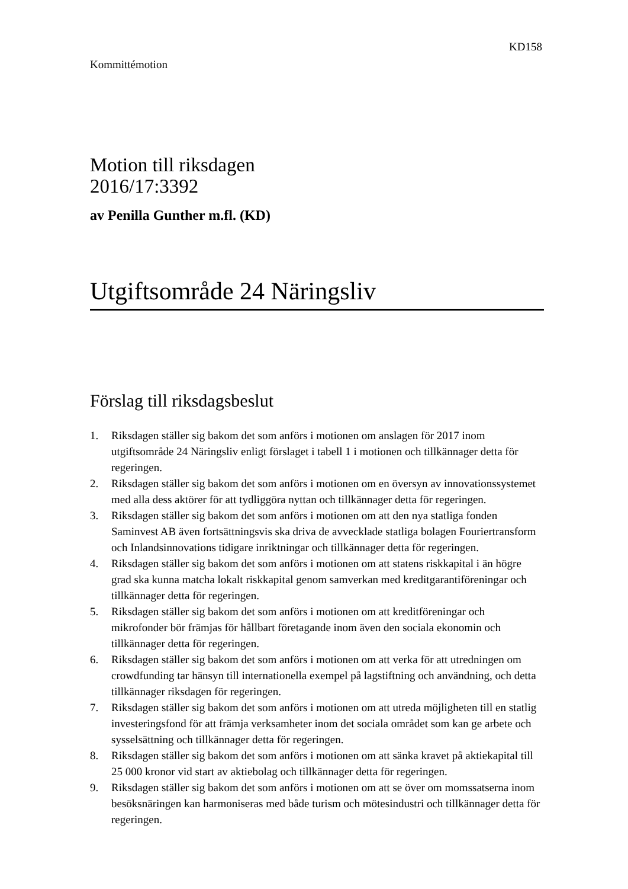KD158
Kommittémotion
Motion till riksdagen
2016/17:3392
av Penilla Gunther m.fl. (KD)
Utgiftsområde 24 Näringsliv
Förslag till riksdagsbeslut
1. Riksdagen ställer sig bakom det som anförs i motionen om anslagen för 2017 inom utgiftsområde 24 Näringsliv enligt förslaget i tabell 1 i motionen och tillkännager detta för regeringen.
2. Riksdagen ställer sig bakom det som anförs i motionen om en översyn av innovationssystemet med alla dess aktörer för att tydliggöra nyttan och tillkännager detta för regeringen.
3. Riksdagen ställer sig bakom det som anförs i motionen om att den nya statliga fonden Saminvest AB även fortsättningsvis ska driva de avvecklade statliga bolagen Fouriertransform och Inlandsinnovations tidigare inriktningar och tillkännager detta för regeringen.
4. Riksdagen ställer sig bakom det som anförs i motionen om att statens riskkapital i än högre grad ska kunna matcha lokalt riskkapital genom samverkan med kreditgarantiföreningar och tillkännager detta för regeringen.
5. Riksdagen ställer sig bakom det som anförs i motionen om att kreditföreningar och mikrofonder bör främjas för hållbart företagande inom även den sociala ekonomin och tillkännager detta för regeringen.
6. Riksdagen ställer sig bakom det som anförs i motionen om att verka för att utredningen om crowdfunding tar hänsyn till internationella exempel på lagstiftning och användning, och detta tillkännager riksdagen för regeringen.
7. Riksdagen ställer sig bakom det som anförs i motionen om att utreda möjligheten till en statlig investeringsfond för att främja verksamheter inom det sociala området som kan ge arbete och sysselsättning och tillkännager detta för regeringen.
8. Riksdagen ställer sig bakom det som anförs i motionen om att sänka kravet på aktiekapital till 25 000 kronor vid start av aktiebolag och tillkännager detta för regeringen.
9. Riksdagen ställer sig bakom det som anförs i motionen om att se över om momssatserna inom besöksnäringen kan harmoniseras med både turism och mötesindustri och tillkännager detta för regeringen.